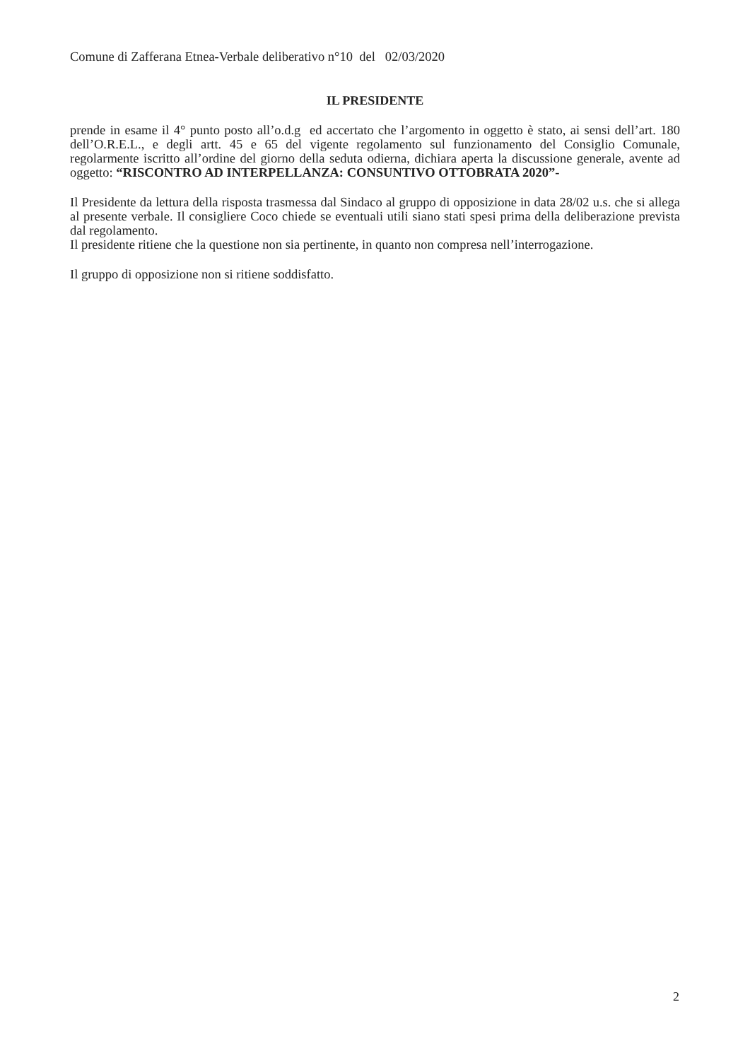Comune di Zafferana Etnea-Verbale deliberativo n°10 del 02/03/2020
IL PRESIDENTE
prende in esame il 4° punto posto all’o.d.g ed accertato che l’argomento in oggetto è stato, ai sensi dell’art. 180 dell’O.R.E.L., e degli artt. 45 e 65 del vigente regolamento sul funzionamento del Consiglio Comunale, regolarmente iscritto all’ordine del giorno della seduta odierna, dichiara aperta la discussione generale, avente ad oggetto: “RISCONTRO AD INTERPELLANZA: CONSUNTIVO OTTOBRATA 2020”-
Il Presidente da lettura della risposta trasmessa dal Sindaco al gruppo di opposizione in data 28/02 u.s. che si allega al presente verbale. Il consigliere Coco chiede se eventuali utili siano stati spesi prima della deliberazione prevista dal regolamento.
Il presidente ritiene che la questione non sia pertinente, in quanto non compresa nell’interrogazione.
Il gruppo di opposizione non si ritiene soddisfatto.
2